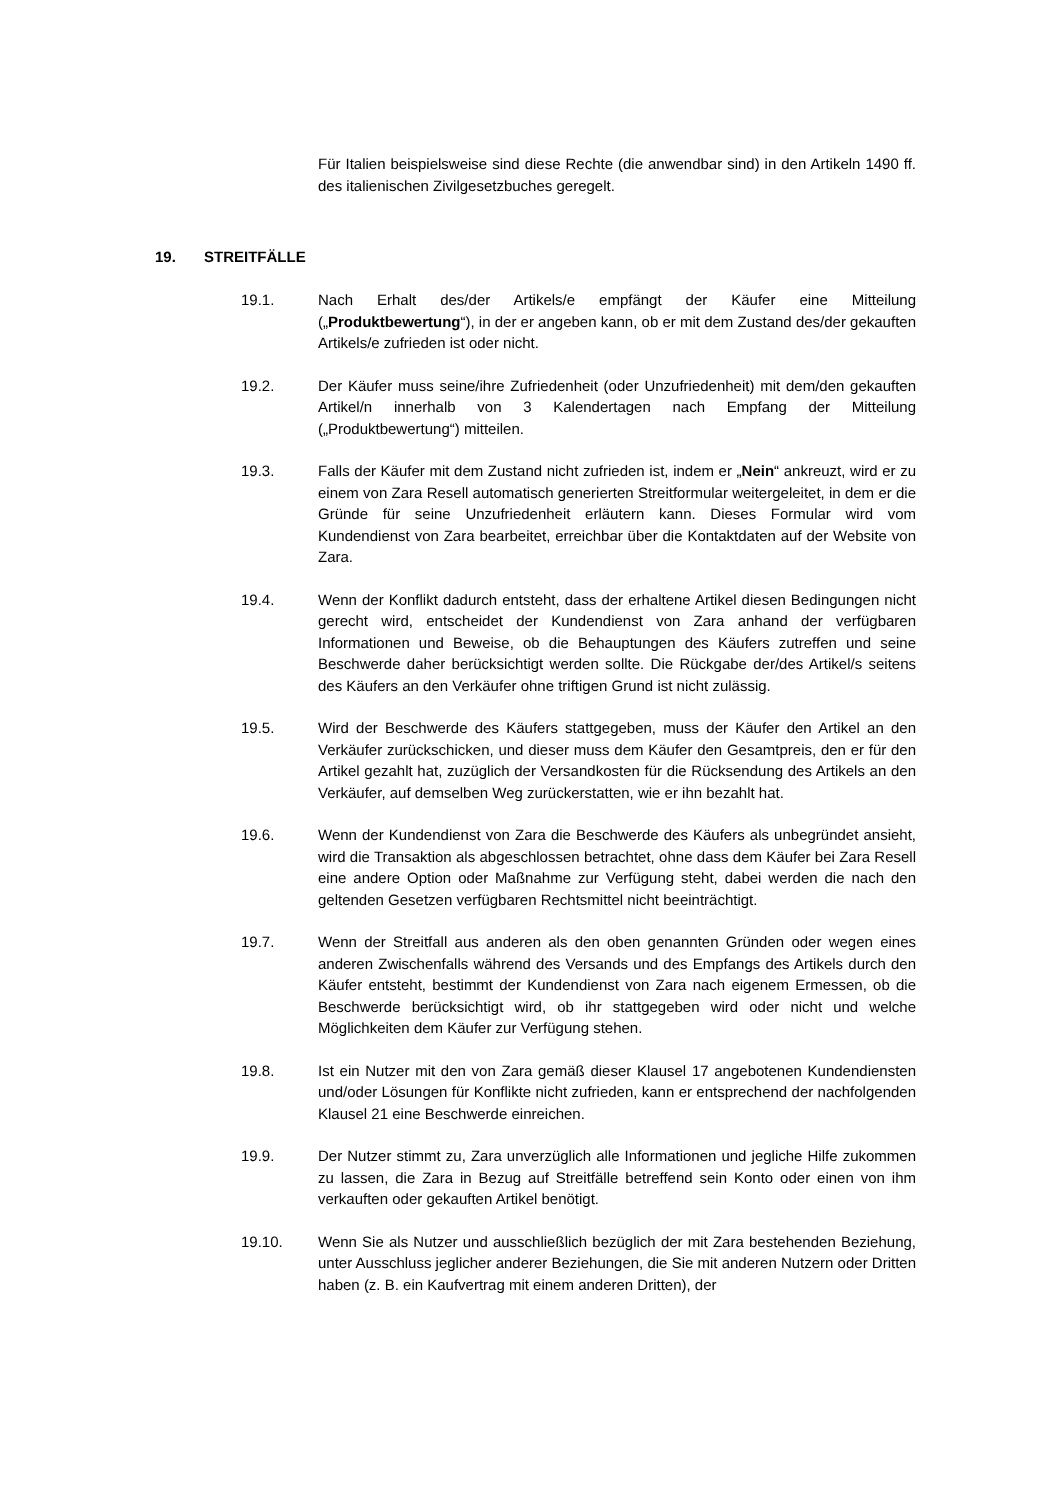Für Italien beispielsweise sind diese Rechte (die anwendbar sind) in den Artikeln 1490 ff. des italienischen Zivilgesetzbuches geregelt.
19. STREITFÄLLE
19.1. Nach Erhalt des/der Artikels/e empfängt der Käufer eine Mitteilung („Produktbewertung“), in der er angeben kann, ob er mit dem Zustand des/der gekauften Artikels/e zufrieden ist oder nicht.
19.2. Der Käufer muss seine/ihre Zufriedenheit (oder Unzufriedenheit) mit dem/den gekauften Artikel/n innerhalb von 3 Kalendertagen nach Empfang der Mitteilung („Produktbewertung“) mitteilen.
19.3. Falls der Käufer mit dem Zustand nicht zufrieden ist, indem er „Nein“ ankreuzt, wird er zu einem von Zara Resell automatisch generierten Streitformular weitergeleitet, in dem er die Gründe für seine Unzufriedenheit erläutern kann. Dieses Formular wird vom Kundendienst von Zara bearbeitet, erreichbar über die Kontaktdaten auf der Website von Zara.
19.4. Wenn der Konflikt dadurch entsteht, dass der erhaltene Artikel diesen Bedingungen nicht gerecht wird, entscheidet der Kundendienst von Zara anhand der verfügbaren Informationen und Beweise, ob die Behauptungen des Käufers zutreffen und seine Beschwerde daher berücksichtigt werden sollte. Die Rückgabe der/des Artikel/s seitens des Käufers an den Verkäufer ohne triftigen Grund ist nicht zulässig.
19.5. Wird der Beschwerde des Käufers stattgegeben, muss der Käufer den Artikel an den Verkäufer zurückschicken, und dieser muss dem Käufer den Gesamtpreis, den er für den Artikel gezahlt hat, zuzüglich der Versandkosten für die Rücksendung des Artikels an den Verkäufer, auf demselben Weg zurückerstatten, wie er ihn bezahlt hat.
19.6. Wenn der Kundendienst von Zara die Beschwerde des Käufers als unbegründet ansieht, wird die Transaktion als abgeschlossen betrachtet, ohne dass dem Käufer bei Zara Resell eine andere Option oder Maßnahme zur Verfügung steht, dabei werden die nach den geltenden Gesetzen verfügbaren Rechtsmittel nicht beeinträchtigt.
19.7. Wenn der Streitfall aus anderen als den oben genannten Gründen oder wegen eines anderen Zwischenfalls während des Versands und des Empfangs des Artikels durch den Käufer entsteht, bestimmt der Kundendienst von Zara nach eigenem Ermessen, ob die Beschwerde berücksichtigt wird, ob ihr stattgegeben wird oder nicht und welche Möglichkeiten dem Käufer zur Verfügung stehen.
19.8. Ist ein Nutzer mit den von Zara gemäß dieser Klausel 17 angebotenen Kundendiensten und/oder Lösungen für Konflikte nicht zufrieden, kann er entsprechend der nachfolgenden Klausel 21 eine Beschwerde einreichen.
19.9. Der Nutzer stimmt zu, Zara unverzüglich alle Informationen und jegliche Hilfe zukommen zu lassen, die Zara in Bezug auf Streitfälle betreffend sein Konto oder einen von ihm verkauften oder gekauften Artikel benötigt.
19.10. Wenn Sie als Nutzer und ausschließlich bezüglich der mit Zara bestehenden Beziehung, unter Ausschluss jeglicher anderer Beziehungen, die Sie mit anderen Nutzern oder Dritten haben (z. B. ein Kaufvertrag mit einem anderen Dritten), der